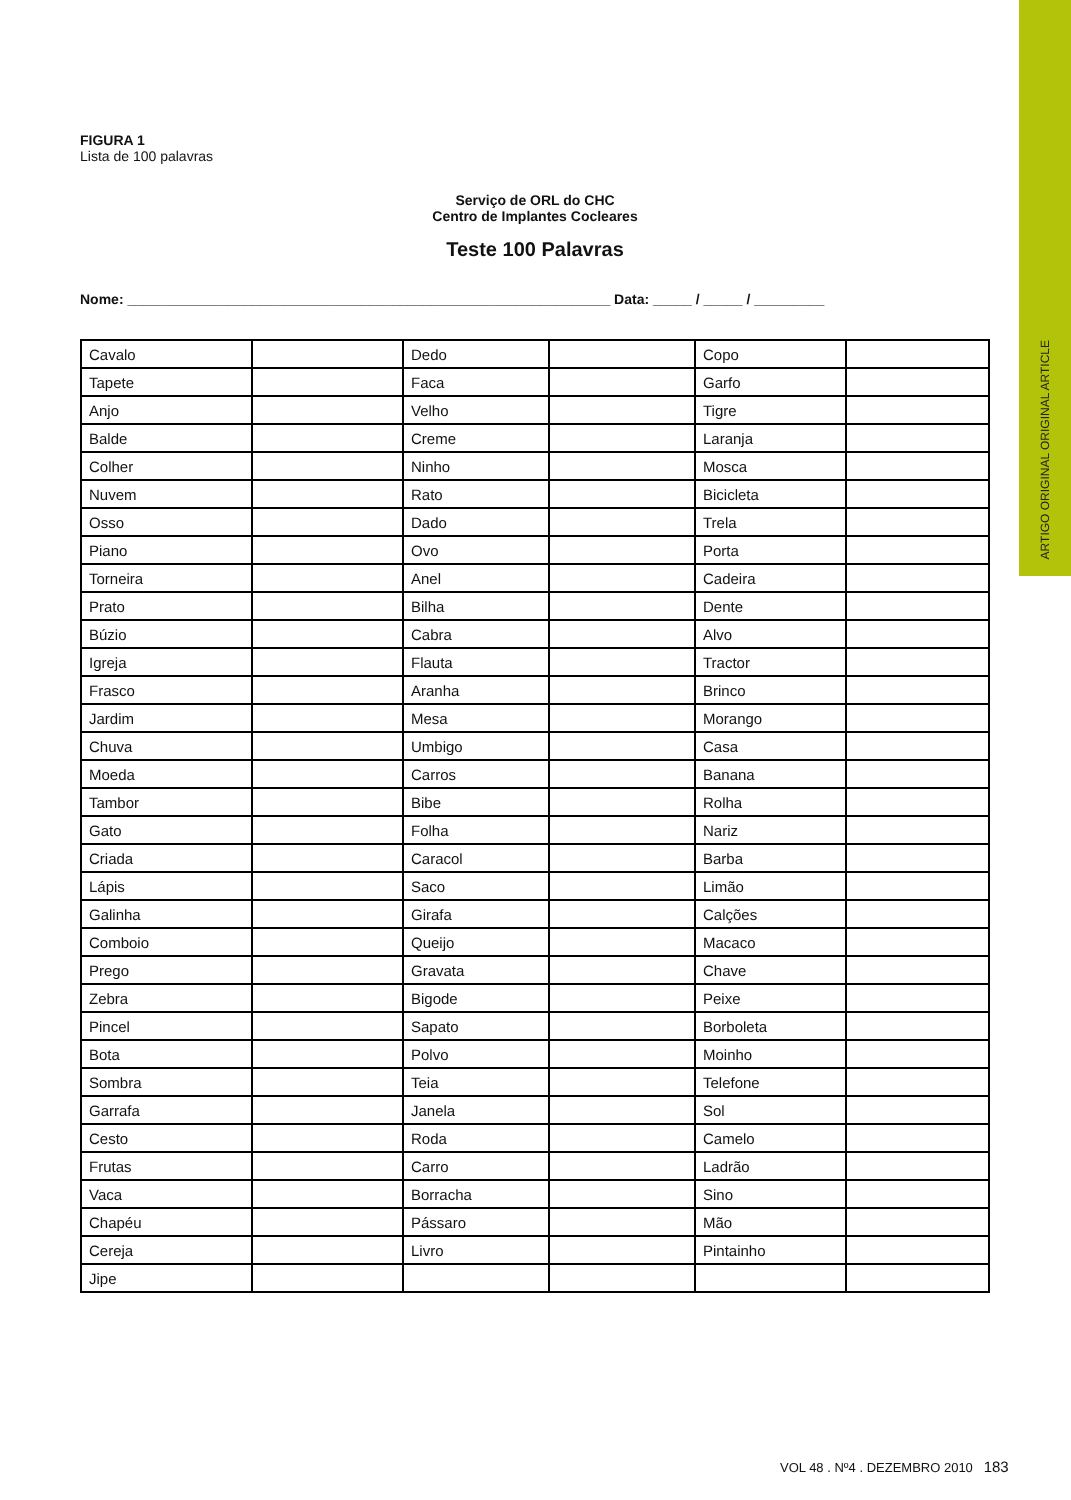ARTIGO ORIGINAL ORIGINAL ARTICLE
FIGURA 1
Lista de 100 palavras
Serviço de ORL do CHC
Centro de Implantes Cocleares
Teste 100 Palavras
Nome: ______________________________________________________________ Data: _____ / _____ / _________
| Cavalo | | Dedo | | Copo | |
| Tapete | | Faca | | Garfo | |
| Anjo | | Velho | | Tigre | |
| Balde | | Creme | | Laranja | |
| Colher | | Ninho | | Mosca | |
| Nuvem | | Rato | | Bicicleta | |
| Osso | | Dado | | Trela | |
| Piano | | Ovo | | Porta | |
| Torneira | | Anel | | Cadeira | |
| Prato | | Bilha | | Dente | |
| Búzio | | Cabra | | Alvo | |
| Igreja | | Flauta | | Tractor | |
| Frasco | | Aranha | | Brinco | |
| Jardim | | Mesa | | Morango | |
| Chuva | | Umbigo | | Casa | |
| Moeda | | Carros | | Banana | |
| Tambor | | Bibe | | Rolha | |
| Gato | | Folha | | Nariz | |
| Criada | | Caracol | | Barba | |
| Lápis | | Saco | | Limão | |
| Galinha | | Girafa | | Calções | |
| Comboio | | Queijo | | Macaco | |
| Prego | | Gravata | | Chave | |
| Zebra | | Bigode | | Peixe | |
| Pincel | | Sapato | | Borboleta | |
| Bota | | Polvo | | Moinho | |
| Sombra | | Teia | | Telefone | |
| Garrafa | | Janela | | Sol | |
| Cesto | | Roda | | Camelo | |
| Frutas | | Carro | | Ladrão | |
| Vaca | | Borracha | | Sino | |
| Chapéu | | Pássaro | | Mão | |
| Cereja | | Livro | | Pintainho | |
| Jipe | | | | | |
VOL 48 . Nº4 . DEZEMBRO 2010 183